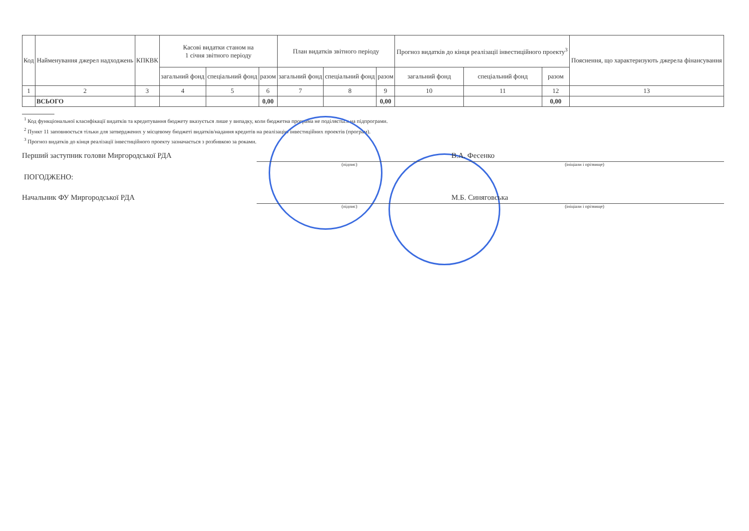| Код | Найменування джерел надходжень | КПКВК | Касові видатки станом на 1 січня звітного періоду | | | План видатків звітного періоду | | | Прогноз видатків до кінця реалізації інвестиційного проекту<sup>3</sup> | | | Пояснення, що характеризують джерела фінансування |
| --- | --- | --- | --- | --- | --- | --- | --- | --- | --- | --- | --- | --- |
| | | | загальний фонд | спеціальний фонд | разом | загальний фонд | спеціальний фонд | разом | загальний фонд | спеціальний фонд | разом | |
| 1 | 2 | 3 | 4 | 5 | 6 | 7 | 8 | 9 | 10 | 11 | 12 | 13 |
| | ВСЬОГО | | | | 0,00 | | | 0,00 | | | 0,00 | |
<sup>1</sup> Код функціональної класифікації видатків та кредитування бюджету вказується лише у випадку, коли бюджетна програма не поділяється на підпрограми.
<sup>2</sup> Пункт 11 заповнюється тільки для затверджених у місцевому бюджеті видатків/надання кредитів на реалізацію інвестиційних проектів (програм).
<sup>3</sup> Прогноз видатків до кінця реалізації інвестиційного проекту зазначається з розбивкою за роками.
Перший заступник голови Миргородської РДА
В.А. Фесенко
(підпис) (ініціали і прізвище)
ПОГОДЖЕНО:
Начальник ФУ Миргородської РДА
М.Б. Синяговська
(підпис) (ініціали і прізвище)